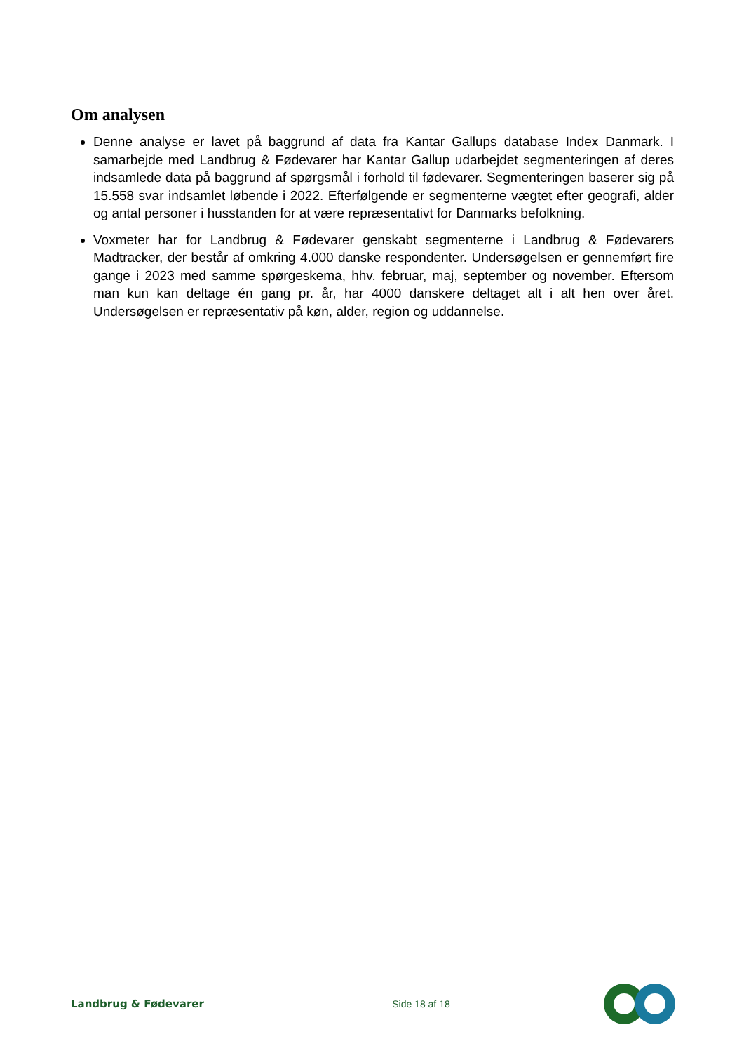Om analysen
Denne analyse er lavet på baggrund af data fra Kantar Gallups database Index Danmark. I samarbejde med Landbrug & Fødevarer har Kantar Gallup udarbejdet segmenteringen af deres indsamlede data på baggrund af spørgsmål i forhold til fødevarer. Segmenteringen baserer sig på 15.558 svar indsamlet løbende i 2022. Efterfølgende er segmenterne vægtet efter geografi, alder og antal personer i husstanden for at være repræsentativt for Danmarks befolkning.
Voxmeter har for Landbrug & Fødevarer genskabt segmenterne i Landbrug & Fødevarers Madtracker, der består af omkring 4.000 danske respondenter. Undersøgelsen er gennemført fire gange i 2023 med samme spørgeskema, hhv. februar, maj, september og november. Eftersom man kun kan deltage én gang pr. år, har 4000 danskere deltaget alt i alt hen over året. Undersøgelsen er repræsentativ på køn, alder, region og uddannelse.
Landbrug & Fødevarer Side 18 af 18